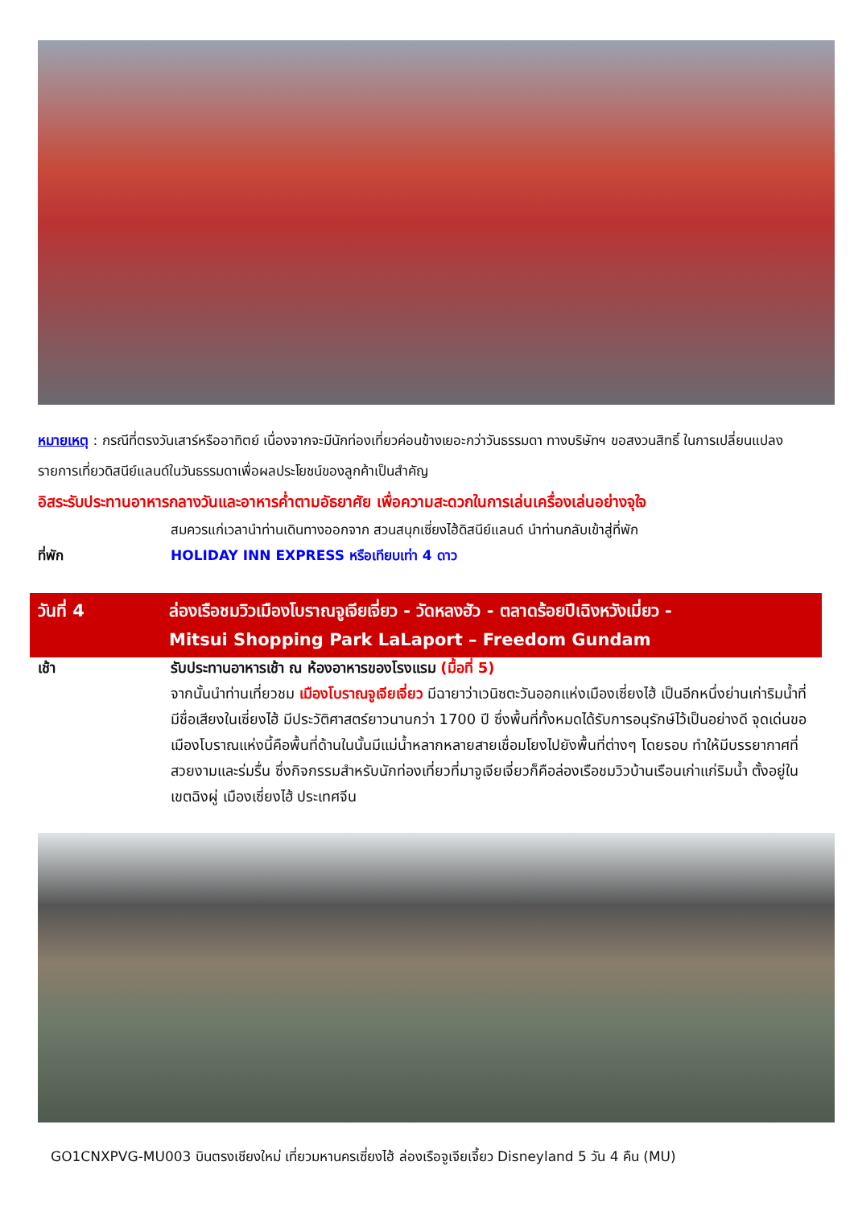หมายเหตุ : กรณีที่ตรงวันเสาร์หรืออาทิตย์ เนื่องจากจะมีนักท่องเที่ยวค่อนข้างเยอะกว่าวันธรรมดา ทางบริษัทฯ ขอสงวนสิทธิ์ ในการเปลี่ยนแปลงรายการเที่ยวดิสนีย์แลนด์ในวันธรรมดาเพื่อผลประโยชน์ของลูกค้าเป็นสำคัญ
อิสระรับประทานอาหารกลางวันและอาหารค่ำตามอัธยาศัย เพื่อความสะดวกในการเล่นเครื่องเล่นอย่างจุใจ
สมควรแก่เวลานำท่านเดินทางออกจาก สวนสนุกเซี่ยงไฮ้ดิสนีย์แลนด์ นำท่านกลับเข้าสู่ที่พัก
ที่พัก HOLIDAY INN EXPRESS หรือเทียบเท่า 4 ดาว
วันที่ 4 ล่องเรือชมวิวเมืองโบราณจูเจียเจี่ยว - วัดหลงฮัว - ตลาดร้อยปีเฉิงหวังเมี่ยว -
Mitsui Shopping Park LaLaport – Freedom Gundam
เช้า รับประทานอาหารเช้า ณ ห้องอาหารของโรงแรม (มื้อที่ 5)
จากนั้นนำท่านเที่ยวชม เมืองโบราณจูเจียเจี่ยว มีฉายาว่าเวนิซตะวันออกแห่งเมืองเซี่ยงไฮ้ เป็นอีกหนึ่งย่านเก่าริมน้ำที่มีชื่อเสียงในเซี่ยงไฮ้ มีประวัติศาสตร์ยาวนานกว่า 1700 ปี ซึ่งพื้นที่ทั้งหมดได้รับการอนุรักษ์ไว้เป็นอย่างดี จุดเด่นขอเมืองโบราณแห่งนี้คือพื้นที่ด้านในนั้นมีแม่น้ำหลากหลายสายเชื่อมโยงไปยังพื้นที่ต่างๆ โดยรอบ ทำให้มีบรรยากาศที่สวยงามและร่มรื่น ซึ่งกิจกรรมสำหรับนักท่องเที่ยวที่มาจูเจียเจี่ยวก็คือล่องเรือชมวิวบ้านเรือนเก่าแก่ริมน้ำ ตั้งอยู่ในเขตฉิงผู่ เมืองเซี่ยงไฮ้ ประเทศจีน
GO1CNXPVG-MU003 บินตรงเชียงใหม่ เที่ยวมหานครเซี่ยงไฮ้ ล่องเรือจูเจียเจี้ยว Disneyland 5 วัน 4 คืน (MU)